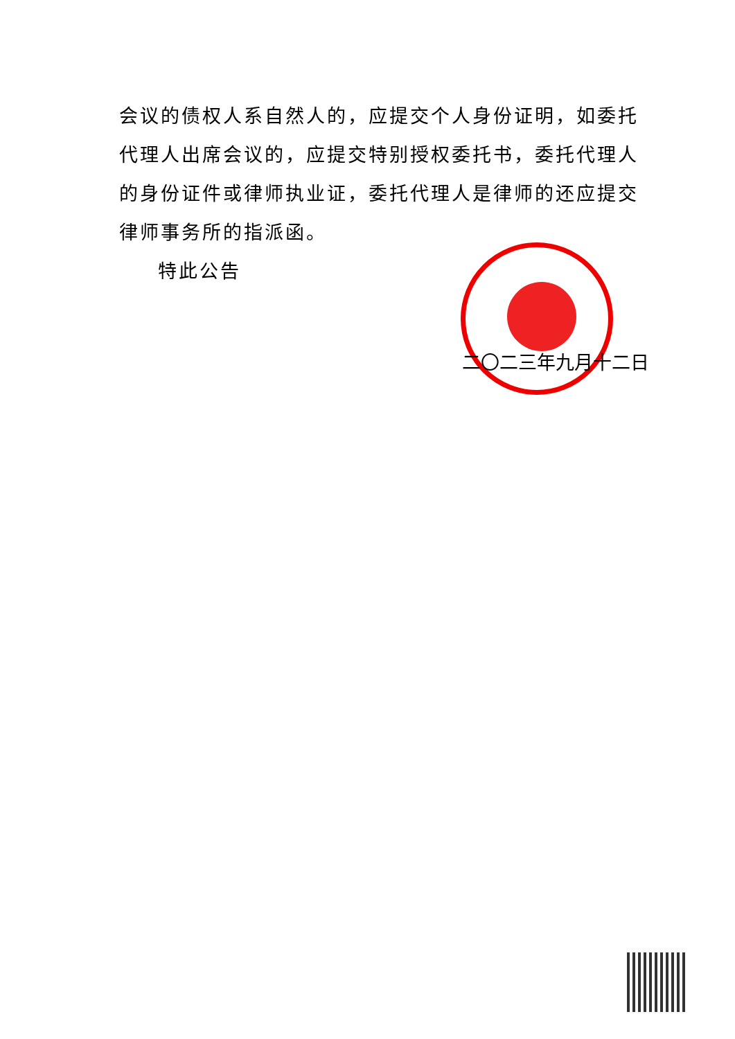会议的债权人系自然人的，应提交个人身份证明，如委托代理人出席会议的，应提交特别授权委托书，委托代理人的身份证件或律师执业证，委托代理人是律师的还应提交律师事务所的指派函。
特此公告
二〇二三年九月十二日